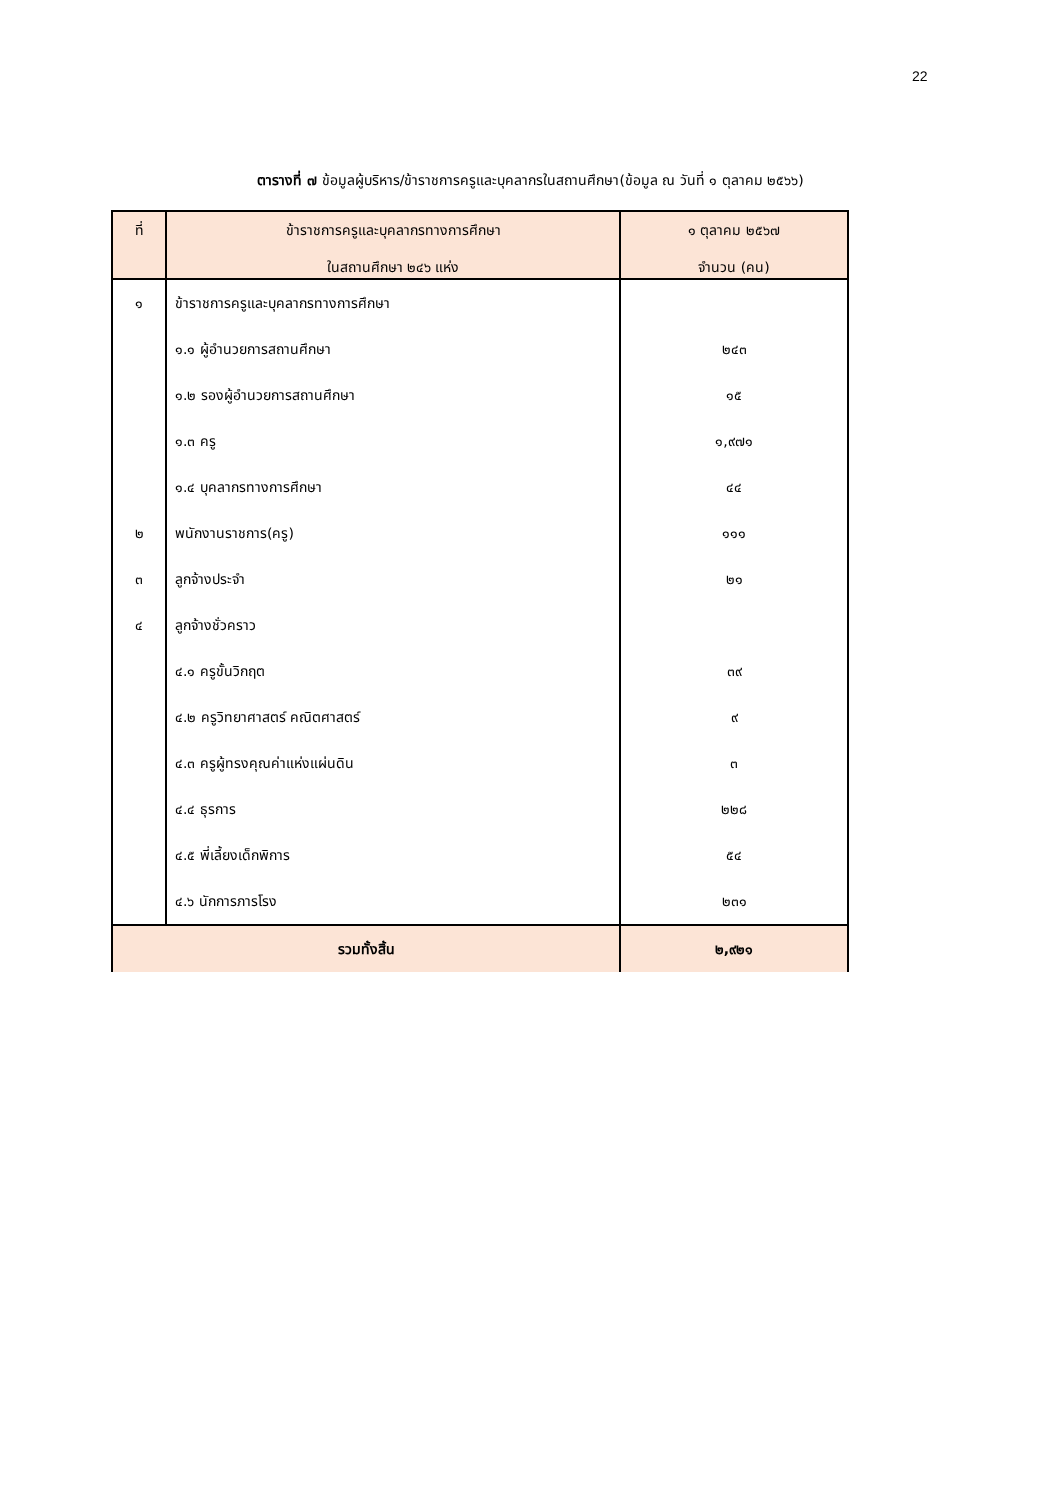22
ตารางที่ ๗ ข้อมูลผู้บริหาร/ข้าราชการครูและบุคลากรในสถานศึกษา(ข้อมูล ณ วันที่ ๑ ตุลาคม ๒๕๖๖)
| ที่ | ข้าราชการครูและบุคลากรทางการศึกษา ในสถานศึกษา ๒๔๖ แห่ง | ๑ ตุลาคม ๒๕๖๗ จำนวน (คน) |
| --- | --- | --- |
| ๑ | ข้าราชการครูและบุคลากรทางการศึกษา | |
| | ๑.๑ ผู้อำนวยการสถานศึกษา | ๒๔๓ |
| | ๑.๒ รองผู้อำนวยการสถานศึกษา | ๑๕ |
| | ๑.๓ ครู | ๑,๙๗๑ |
| | ๑.๔ บุคลากรทางการศึกษา | ๔๔ |
| ๒ | พนักงานราชการ(ครู) | ๑๑๑ |
| ๓ | ลูกจ้างประจำ | ๒๑ |
| ๔ | ลูกจ้างชั่วคราว | |
| | ๔.๑ ครูขั้นวิกฤต | ๓๙ |
| | ๔.๒ ครูวิทยาศาสตร์ คณิตศาสตร์ | ๙ |
| | ๔.๓ ครูผู้ทรงคุณค่าแห่งแผ่นดิน | ๓ |
| | ๔.๔ ธุรการ | ๒๒๘ |
| | ๔.๕ พี่เลี้ยงเด็กพิการ | ๕๔ |
| | ๔.๖ นักการภารโรง | ๒๓๑ |
| รวมทั้งสิ้น | | ๒,๙๒๑ |